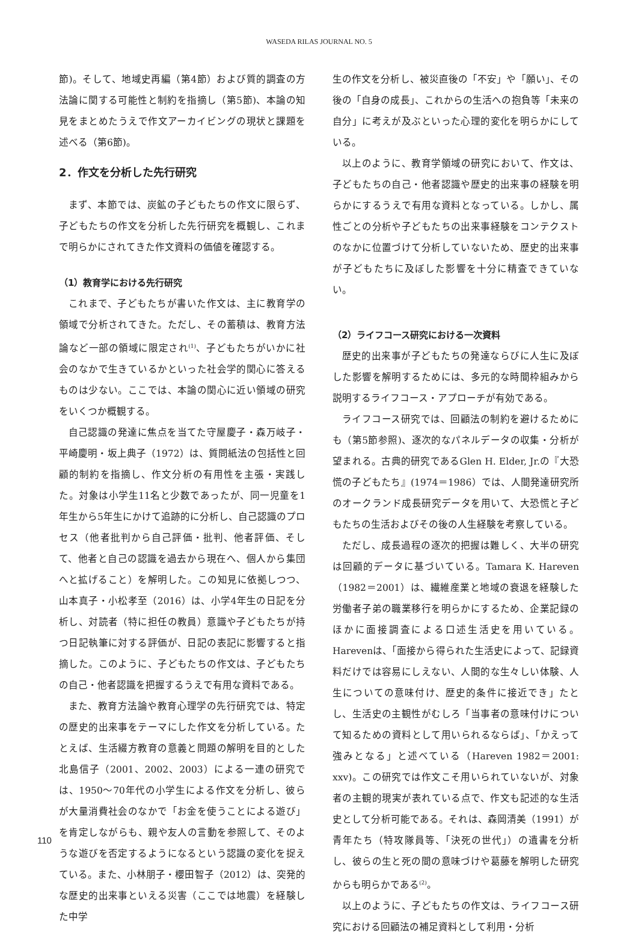WASEDA RILAS JOURNAL NO. 5
節)。そして、地域史再編（第4節）および質的調査の方法論に関する可能性と制約を指摘し（第5節)、本論の知見をまとめたうえで作文アーカイビングの現状と課題を述べる（第6節)。
2．作文を分析した先行研究
まず、本節では、炭鉱の子どもたちの作文に限らず、子どもたちの作文を分析した先行研究を概観し、これまで明らかにされてきた作文資料の価値を確認する。
（1）教育学における先行研究
これまで、子どもたちが書いた作文は、主に教育学の領域で分析されてきた。ただし、その蓄積は、教育方法論など一部の領域に限定され<sup>(1)</sup>、子どもたちがいかに社会のなかで生きているかといった社会学的関心に答えるものは少ない。ここでは、本論の関心に近い領域の研究をいくつか概観する。
自己認識の発達に焦点を当てた守屋慶子・森万岐子・平崎慶明・坂上典子（1972）は、質問紙法の包括性と回顧的制約を指摘し、作文分析の有用性を主張・実践した。対象は小学生11名と少数であったが、同一児童を1年生から5年生にかけて追跡的に分析し、自己認識のプロセス（他者批判から自己評価・批判、他者評価、そして、他者と自己の認識を過去から現在へ、個人から集団へと拡げること）を解明した。この知見に依拠しつつ、山本真子・小松孝至（2016）は、小学4年生の日記を分析し、対読者（特に担任の教員）意識や子どもたちが持つ日記執筆に対する評価が、日記の表記に影響すると指摘した。このように、子どもたちの作文は、子どもたちの自己・他者認識を把握するうえで有用な資料である。
また、教育方法論や教育心理学の先行研究では、特定の歴史的出来事をテーマにした作文を分析している。たとえば、生活綴方教育の意義と問題の解明を目的とした北島信子（2001、2002、2003）による一連の研究では、1950〜70年代の小学生による作文を分析し、彼らが大量消費社会のなかで「お金を使うことによる遊び」を肯定しながらも、親や友人の言動を参照して、そのような遊びを否定するようになるという認識の変化を捉えている。また、小林朋子・櫻田智子（2012）は、突発的な歴史的出来事といえる災害（ここでは地震）を経験した中学
生の作文を分析し、被災直後の「不安」や「願い」、その後の「自身の成長」、これからの生活への抱負等「未来の自分」に考えが及ぶといった心理的変化を明らかにしている。
以上のように、教育学領域の研究において、作文は、子どもたちの自己・他者認識や歴史的出来事の経験を明らかにするうえで有用な資料となっている。しかし、属性ごとの分析や子どもたちの出来事経験をコンテクストのなかに位置づけて分析していないため、歴史的出来事が子どもたちに及ぼした影響を十分に精査できていない。
（2）ライフコース研究における一次資料
歴史的出来事が子どもたちの発達ならびに人生に及ぼした影響を解明するためには、多元的な時間枠組みから説明するライフコース・アプローチが有効である。
ライフコース研究では、回顧法の制約を避けるためにも（第5節参照)、逐次的なパネルデータの収集・分析が望まれる。古典的研究であるGlen H. Elder, Jr.の『大恐慌の子どもたち』(1974＝1986）では、人間発達研究所のオークランド成長研究データを用いて、大恐慌と子どもたちの生活およびその後の人生経験を考察している。
ただし、成長過程の逐次的把握は難しく、大半の研究は回顧的データに基づいている。Tamara K. Hareven（1982＝2001）は、繊維産業と地域の衰退を経験した労働者子弟の職業移行を明らかにするため、企業記録のほかに面接調査による口述生活史を用いている。Harevenは、「面接から得られた生活史によって、記録資料だけでは容易にしえない、人間的な生々しい体験、人生についての意味付け、歴史的条件に接近でき」たとし、生活史の主観性がむしろ「当事者の意味付けについて知るための資料として用いられるならば」、「かえって強みとなる」と述べている（Hareven 1982＝2001: xxv)。この研究では作文こそ用いられていないが、対象者の主観的現実が表れている点で、作文も記述的な生活史として分析可能である。それは、森岡清美（1991）が青年たち（特攻隊員等、「決死の世代」）の遺書を分析し、彼らの生と死の間の意味づけや葛藤を解明した研究からも明らかである<sup>(2)</sup>。
以上のように、子どもたちの作文は、ライフコース研究における回顧法の補足資料として利用・分析
110